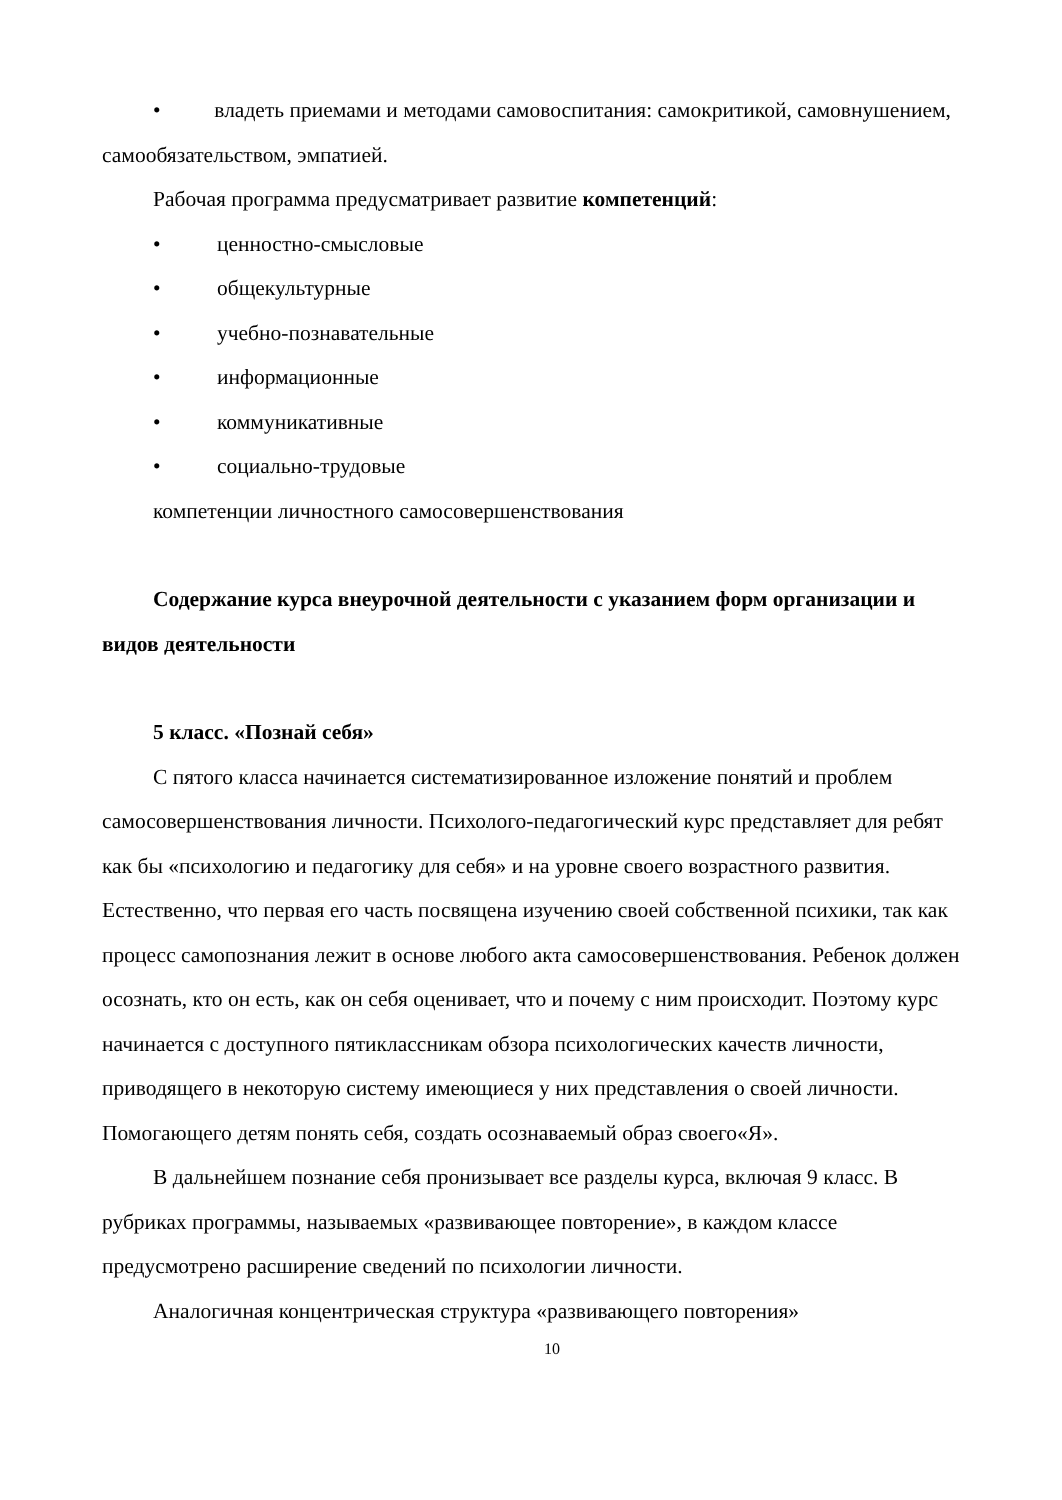• владеть приемами и методами самовоспитания: самокритикой, самовнушением, самообязательством, эмпатией.
Рабочая программа предусматривает развитие компетенций:
• ценностно-смысловые
• общекультурные
• учебно-познавательные
• информационные
• коммуникативные
• социально-трудовые
компетенции личностного самосовершенствования
Содержание курса внеурочной деятельности с указанием форм организации и видов деятельности
5 класс. «Познай себя»
С пятого класса начинается систематизированное изложение понятий и проблем самосовершенствования личности. Психолого-педагогический курс представляет для ребят как бы «психологию и педагогику для себя» и на уровне своего возрастного развития. Естественно, что первая его часть посвящена изучению своей собственной психики, так как процесс самопознания лежит в основе любого акта самосовершенствования. Ребенок должен осознать, кто он есть, как он себя оценивает, что и почему с ним происходит. Поэтому курс начинается с доступного пятиклассникам обзора психологических качеств личности, приводящего в некоторую систему имеющиеся у них представления о своей личности. Помогающего детям понять себя, создать осознаваемый образ своего«Я».
В дальнейшем познание себя пронизывает все разделы курса, включая 9 класс. В рубриках программы, называемых «развивающее повторение», в каждом классе предусмотрено расширение сведений по психологии личности.
Аналогичная концентрическая структура «развивающего повторения»
10